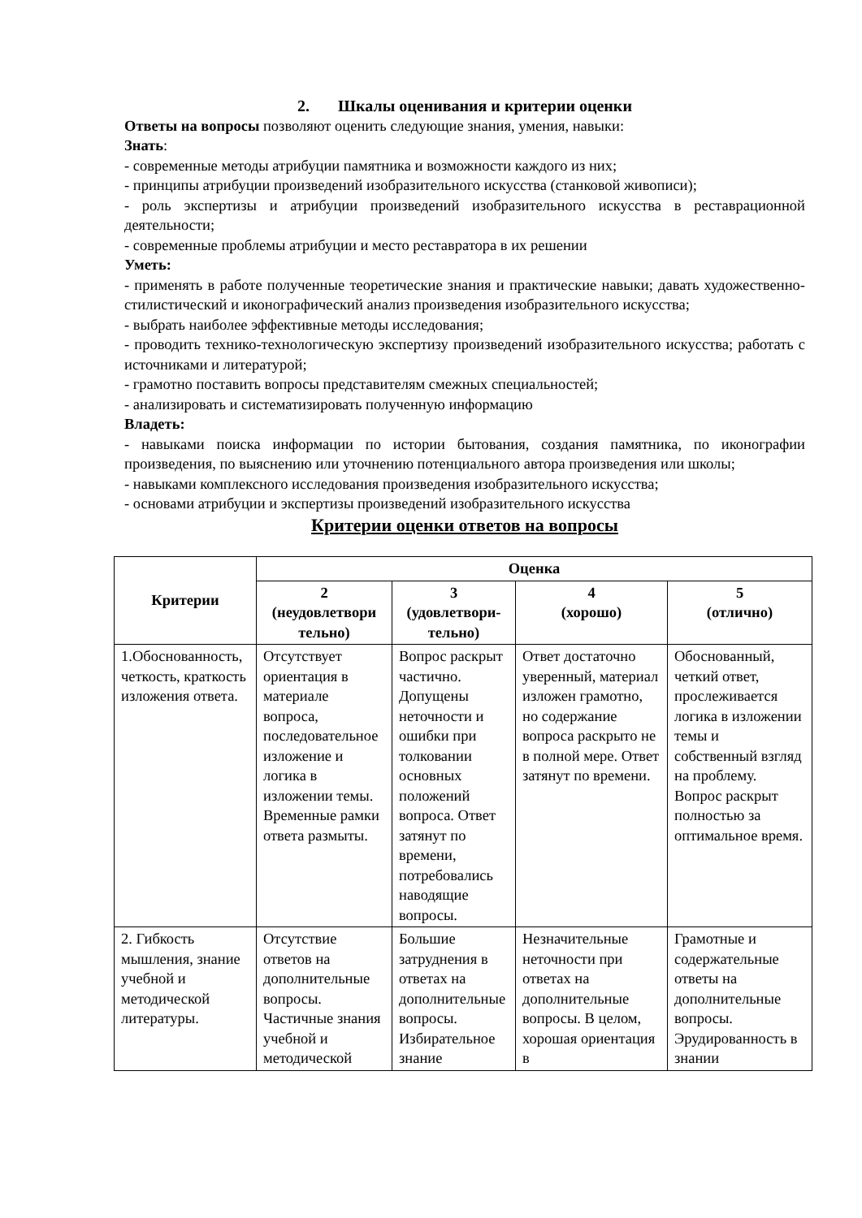2. Шкалы оценивания и критерии оценки
Ответы на вопросы позволяют оценить следующие знания, умения, навыки:
Знать:
- современные методы атрибуции памятника и возможности каждого из них;
- принципы атрибуции произведений изобразительного искусства (станковой живописи);
- роль экспертизы и атрибуции произведений изобразительного искусства в реставрационной деятельности;
- современные проблемы атрибуции и место реставратора в их решении
Уметь:
- применять в работе полученные теоретические знания и практические навыки; давать художественно-стилистический и иконографический анализ произведения изобразительного искусства;
- выбрать наиболее эффективные методы исследования;
- проводить технико-технологическую экспертизу произведений изобразительного искусства; работать с источниками и литературой;
- грамотно поставить вопросы представителям смежных специальностей;
- анализировать и систематизировать полученную информацию
Владеть:
- навыками поиска информации по истории бытования, создания памятника, по иконографии произведения, по выяснению или уточнению потенциального автора произведения или школы;
- навыками комплексного исследования произведения изобразительного искусства;
- основами атрибуции и экспертизы произведений изобразительного искусства
Критерии оценки ответов на вопросы
| Критерии | Оценка | | | |
| --- | --- | --- | --- | --- |
| | 2 (неудовлетвори тельно) | 3 (удовлетвори-тельно) | 4 (хорошо) | 5 (отлично) |
| 1.Обоснованность, четкость, краткость изложения ответа. | Отсутствует ориентация в материале вопроса, последовательное изложение и логика в изложении темы. Временные рамки ответа размыты. | Вопрос раскрыт частично. Допущены неточности и ошибки при толковании основных положений вопроса. Ответ затянут по времени, потребовались наводящие вопросы. | Ответ достаточно уверенный, материал изложен грамотно, но содержание вопроса раскрыто не в полной мере. Ответ затянут по времени. | Обоснованный, четкий ответ, прослеживается логика в изложении темы и собственный взгляд на проблему. Вопрос раскрыт полностью за оптимальное время. |
| 2. Гибкость мышления, знание учебной и методической литературы. | Отсутствие ответов на дополнительные вопросы. Частичные знания учебной и методической | Большие затруднения в ответах на дополнительные вопросы. Избирательное знание | Незначительные неточности при ответах на дополнительные вопросы. В целом, хорошая ориентация в | Грамотные и содержательные ответы на дополнительные вопросы. Эрудированность в знании |